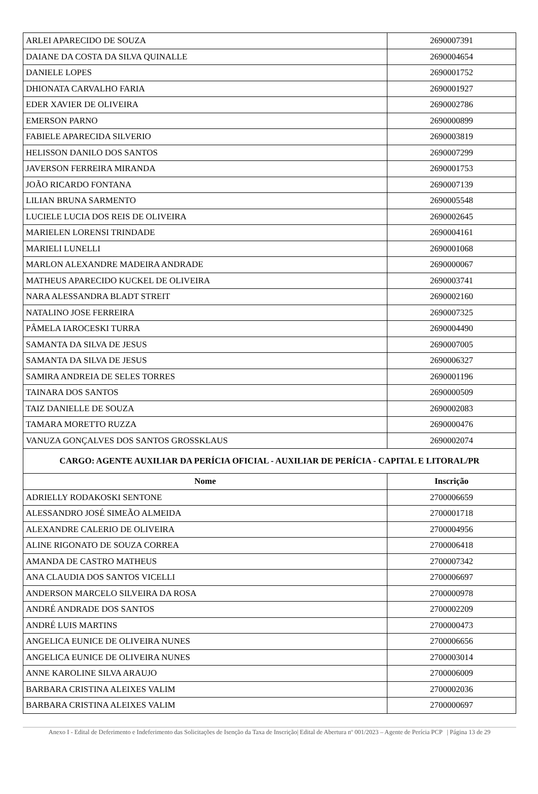| ARLEI APARECIDO DE SOUZA | 2690007391 |
| DAIANE DA COSTA DA SILVA QUINALLE | 2690004654 |
| DANIELE LOPES | 2690001752 |
| DHIONATA CARVALHO FARIA | 2690001927 |
| EDER XAVIER DE OLIVEIRA | 2690002786 |
| EMERSON PARNO | 2690000899 |
| FABIELE APARECIDA SILVERIO | 2690003819 |
| HELISSON DANILO DOS SANTOS | 2690007299 |
| JAVERSON FERREIRA MIRANDA | 2690001753 |
| JOÃO RICARDO FONTANA | 2690007139 |
| LILIAN BRUNA SARMENTO | 2690005548 |
| LUCIELE LUCIA DOS REIS DE OLIVEIRA | 2690002645 |
| MARIELEN LORENSI TRINDADE | 2690004161 |
| MARIELI LUNELLI | 2690001068 |
| MARLON ALEXANDRE MADEIRA ANDRADE | 2690000067 |
| MATHEUS APARECIDO KUCKEL DE OLIVEIRA | 2690003741 |
| NARA ALESSANDRA BLADT STREIT | 2690002160 |
| NATALINO JOSE FERREIRA | 2690007325 |
| PÂMELA IAROCESKI TURRA | 2690004490 |
| SAMANTA DA SILVA DE JESUS | 2690007005 |
| SAMANTA DA SILVA DE JESUS | 2690006327 |
| SAMIRA ANDREIA DE SELES TORRES | 2690001196 |
| TAINARA DOS SANTOS | 2690000509 |
| TAIZ DANIELLE DE SOUZA | 2690002083 |
| TAMARA MORETTO RUZZA | 2690000476 |
| VANUZA GONÇALVES DOS SANTOS GROSSKLAUS | 2690002074 |
| CARGO: AGENTE AUXILIAR DA PERÍCIA OFICIAL - AUXILIAR DE PERÍCIA - CAPITAL E LITORAL/PR | |
| Nome | Inscrição |
| ADRIELLY RODAKOSKI SENTONE | 2700006659 |
| ALESSANDRO JOSÉ SIMEÃO ALMEIDA | 2700001718 |
| ALEXANDRE CALERIO DE OLIVEIRA | 2700004956 |
| ALINE RIGONATO DE SOUZA CORREA | 2700006418 |
| AMANDA DE CASTRO MATHEUS | 2700007342 |
| ANA CLAUDIA DOS SANTOS VICELLI | 2700006697 |
| ANDERSON MARCELO SILVEIRA DA ROSA | 2700000978 |
| ANDRÉ ANDRADE DOS SANTOS | 2700002209 |
| ANDRÉ LUIS MARTINS | 2700000473 |
| ANGELICA EUNICE DE OLIVEIRA NUNES | 2700006656 |
| ANGELICA EUNICE DE OLIVEIRA NUNES | 2700003014 |
| ANNE KAROLINE SILVA ARAUJO | 2700006009 |
| BARBARA CRISTINA ALEIXES VALIM | 2700002036 |
| BARBARA CRISTINA ALEIXES VALIM | 2700000697 |
Anexo I - Edital de Deferimento e Indeferimento das Solicitações de Isenção da Taxa de Inscrição| Edital de Abertura nº 001/2023 – Agente de Perícia PCP | Página 13 de 29